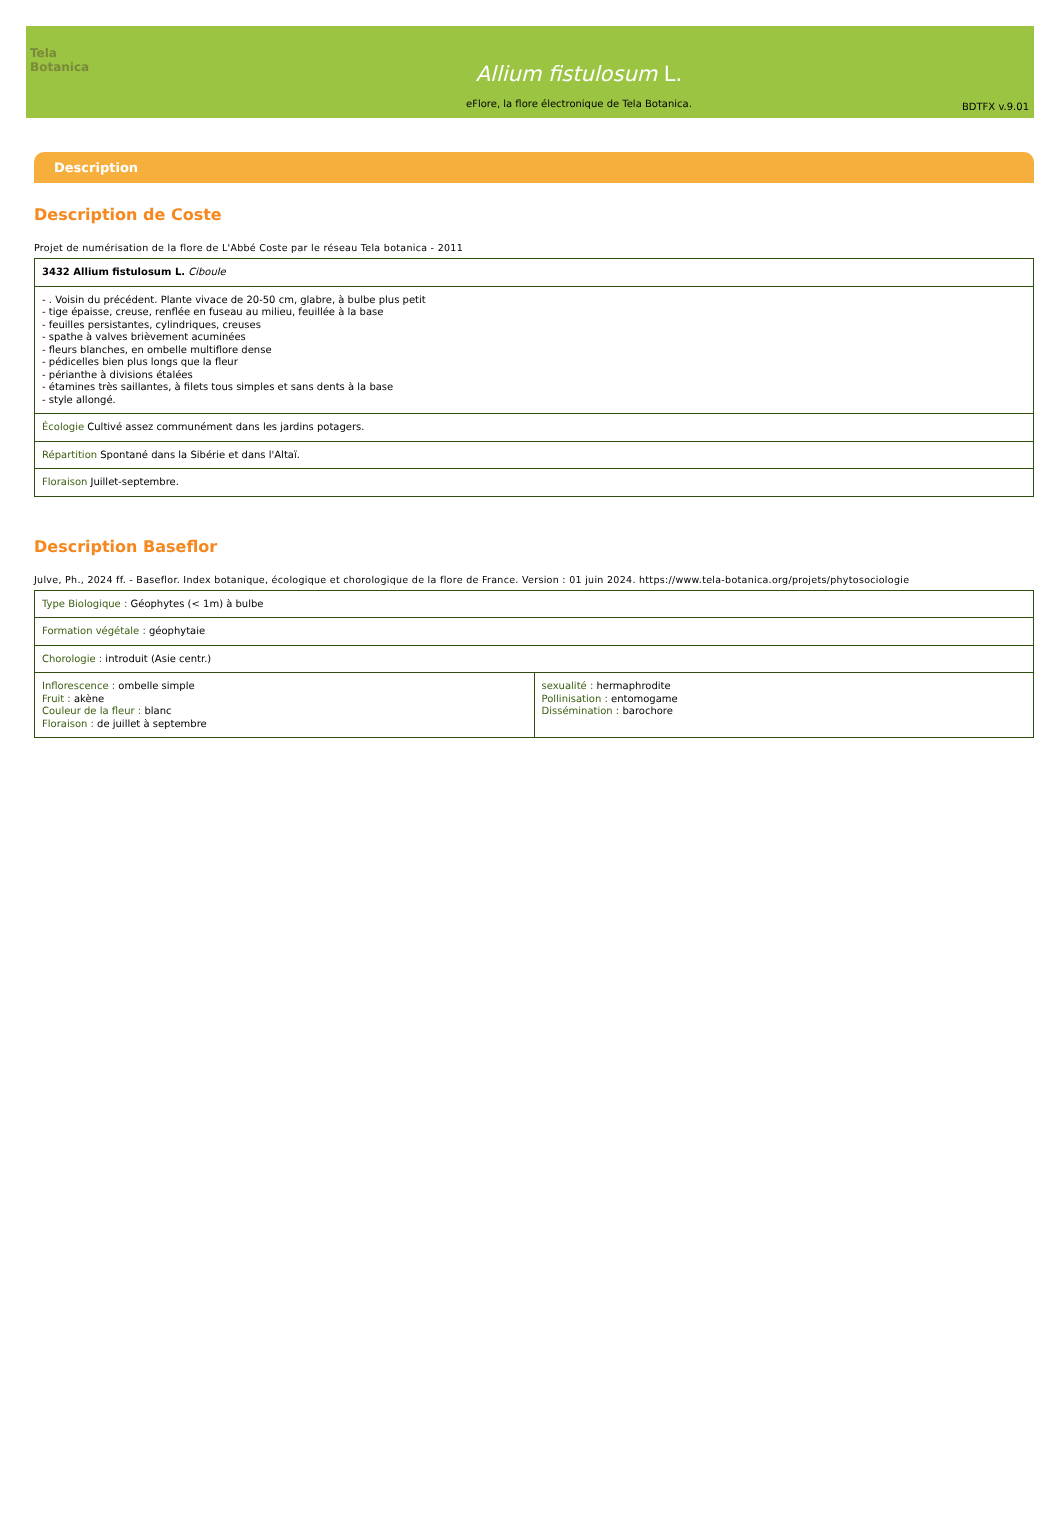Tela Botanica
Allium fistulosum L.
eFlore, la flore électronique de Tela Botanica.
BDTFX v.9.01
Description
Description de Coste
Projet de numérisation de la flore de L'Abbé Coste par le réseau Tela botanica - 2011
| 3432 Allium fistulosum L. Ciboule |
| - . Voisin du précédent. Plante vivace de 20-50 cm, glabre, à bulbe plus petit - tige épaisse, creuse, renflée en fuseau au milieu, feuillée à la base - feuilles persistantes, cylindriques, creuses - spathe à valves brièvement acuminées - fleurs blanches, en ombelle multiflore dense - pédicelles bien plus longs que la fleur - périanthe à divisions étalées - étamines très saillantes, à filets tous simples et sans dents à la base - style allongé. |
| Écologie Cultivé assez communément dans les jardins potagers. |
| Répartition Spontané dans la Sibérie et dans l'Altaï. |
| Floraison Juillet-septembre. |
Description Baseflor
Julve, Ph., 2024 ff. - Baseflor. Index botanique, écologique et chorologique de la flore de France. Version : 01 juin 2024. https://www.tela-botanica.org/projets/phytosociologie
| Type Biologique : Géophytes (< 1m) à bulbe | |
| Formation végétale : géophytaie | |
| Chorologie : introduit (Asie centr.) | |
| Inflorescence : ombelle simple Fruit : akène Couleur de la fleur : blanc Floraison : de juillet à septembre | sexualité : hermaphrodite Pollinisation : entomogame Dissémination : barochore |